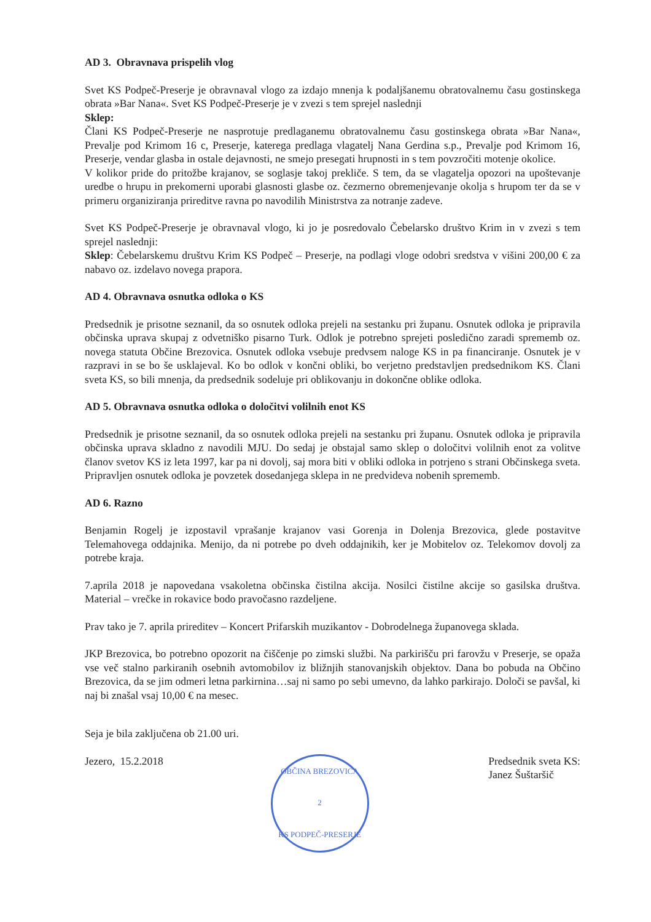AD 3. Obravnava prispelih vlog
Svet KS Podpeč-Preserje je obravnaval vlogo za izdajo mnenja k podaljšanemu obratovalnemu času gostinskega obrata »Bar Nana«. Svet KS Podpeč-Preserje je v zvezi s tem sprejel naslednji
Sklep:
Člani KS Podpeč-Preserje ne nasprotuje predlaganemu obratovalnemu času gostinskega obrata »Bar Nana«, Prevalje pod Krimom 16 c, Preserje, katerega predlaga vlagatelj Nana Gerdina s.p., Prevalje pod Krimom 16, Preserje, vendar glasba in ostale dejavnosti, ne smejo presegati hrupnosti in s tem povzročiti motenje okolice.
V kolikor pride do pritožbe krajanov, se soglasje takoj prekliče. S tem, da se vlagatelja opozori na upoštevanje uredbe o hrupu in prekomerni uporabi glasnosti glasbe oz. čezmerno obremenjevanje okolja s hrupom ter da se v primeru organiziranja prireditve ravna po navodilih Ministrstva za notranje zadeve.
Svet KS Podpeč-Preserje je obravnaval vlogo, ki jo je posredovalo Čebelarsko društvo Krim in v zvezi s tem sprejel naslednji:
Sklep: Čebelarskemu društvu Krim KS Podpeč – Preserje, na podlagi vloge odobri sredstva v višini 200,00 € za nabavo oz. izdelavo novega prapora.
AD 4. Obravnava osnutka odloka o KS
Predsednik je prisotne seznanil, da so osnutek odloka prejeli na sestanku pri županu. Osnutek odloka je pripravila občinska uprava skupaj z odvetniško pisarno Turk. Odlok je potrebno sprejeti posledično zaradi sprememb oz. novega statuta Občine Brezovica. Osnutek odloka vsebuje predvsem naloge KS in pa financiranje. Osnutek je v razpravi in se bo še usklajeval. Ko bo odlok v končni obliki, bo verjetno predstavljen predsednikom KS. Člani sveta KS, so bili mnenja, da predsednik sodeluje pri oblikovanju in dokončne oblike odloka.
AD 5. Obravnava osnutka odloka o določitvi volilnih enot KS
Predsednik je prisotne seznanil, da so osnutek odloka prejeli na sestanku pri županu. Osnutek odloka je pripravila občinska uprava skladno z navodili MJU. Do sedaj je obstajal samo sklep o določitvi volilnih enot za volitve članov svetov KS iz leta 1997, kar pa ni dovolj, saj mora biti v obliki odloka in potrjeno s strani Občinskega sveta. Pripravljen osnutek odloka je povzetek dosedanjega sklepa in ne predvideva nobenih sprememb.
AD 6. Razno
Benjamin Rogelj je izpostavil vprašanje krajanov vasi Gorenja in Dolenja Brezovica, glede postavitve Telemahovega oddajnika. Menijo, da ni potrebe po dveh oddajnikih, ker je Mobitelov oz. Telekomov dovolj za potrebe kraja.
7.aprila 2018 je napovedana vsakoletna občinska čistilna akcija. Nosilci čistilne akcije so gasilska društva. Material – vrečke in rokavice bodo pravočasno razdeljene.
Prav tako je 7. aprila prireditev – Koncert Prifarskih muzikantov - Dobrodelnega županovega sklada.
JKP Brezovica, bo potrebno opozorit na čiščenje po zimski službi. Na parkirišču pri farovžu v Preserje, se opaža vse več stalno parkiranih osebnih avtomobilov iz bližnjih stanovanjskih objektov. Dana bo pobuda na Občino Brezovica, da se jim odmeri letna parkirnina…saj ni samo po sebi umevno, da lahko parkirajo. Določi se pavšal, ki naj bi znašal vsaj 10,00 € na mesec.
Seja je bila zaključena ob 21.00 uri.
Jezero, 15.2.2018
OBČINA BREZOVICA
2
KS PODPEČ-PRESERJE
Predsednik sveta KS:
Janez Šuštaršič